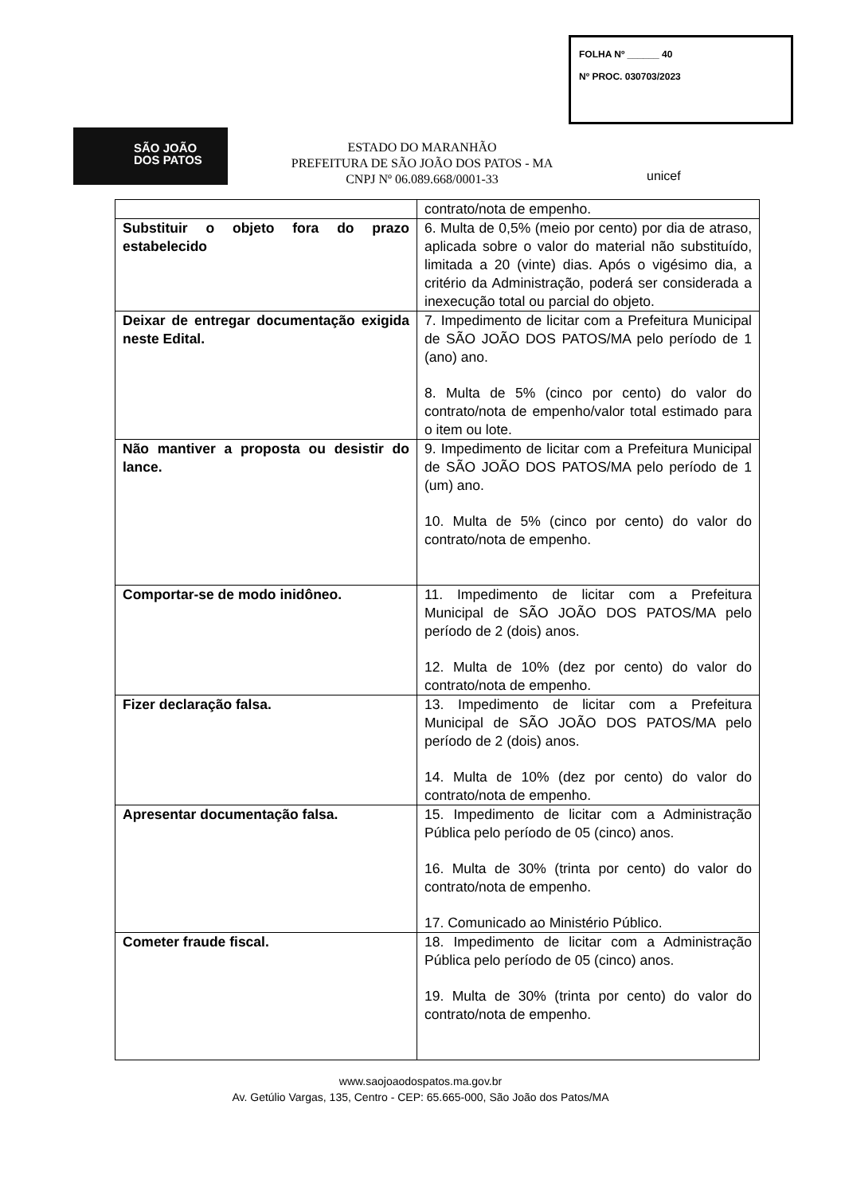FOLHA Nº ______ 40
Nº PROC. 030703/2023
SÃO JOÃO
DOS PATOS
ESTADO DO MARANHÃO
PREFEITURA DE SÃO JOÃO DOS PATOS - MA
CNPJ Nº 06.089.668/0001-33
unicef
| | contrato/nota de empenho. |
| Substituir o objeto fora do prazo estabelecido | 6. Multa de 0,5% (meio por cento) por dia de atraso, aplicada sobre o valor do material não substituído, limitada a 20 (vinte) dias. Após o vigésimo dia, a critério da Administração, poderá ser considerada a inexecução total ou parcial do objeto. |
| Deixar de entregar documentação exigida neste Edital. | 7. Impedimento de licitar com a Prefeitura Municipal de SÃO JOÃO DOS PATOS/MA pelo período de 1 (ano) ano. 8. Multa de 5% (cinco por cento) do valor do contrato/nota de empenho/valor total estimado para o item ou lote. |
| Não mantiver a proposta ou desistir do lance. | 9. Impedimento de licitar com a Prefeitura Municipal de SÃO JOÃO DOS PATOS/MA pelo período de 1 (um) ano. 10. Multa de 5% (cinco por cento) do valor do contrato/nota de empenho. |
| Comportar-se de modo inidôneo. | 11. Impedimento de licitar com a Prefeitura Municipal de SÃO JOÃO DOS PATOS/MA pelo período de 2 (dois) anos. 12. Multa de 10% (dez por cento) do valor do contrato/nota de empenho. |
| Fizer declaração falsa. | 13. Impedimento de licitar com a Prefeitura Municipal de SÃO JOÃO DOS PATOS/MA pelo período de 2 (dois) anos. 14. Multa de 10% (dez por cento) do valor do contrato/nota de empenho. |
| Apresentar documentação falsa. | 15. Impedimento de licitar com a Administração Pública pelo período de 05 (cinco) anos. 16. Multa de 30% (trinta por cento) do valor do contrato/nota de empenho. 17. Comunicado ao Ministério Público. |
| Cometer fraude fiscal. | 18. Impedimento de licitar com a Administração Pública pelo período de 05 (cinco) anos. 19. Multa de 30% (trinta por cento) do valor do contrato/nota de empenho. |
www.saojoaodospatos.ma.gov.br
Av. Getúlio Vargas, 135, Centro - CEP: 65.665-000, São João dos Patos/MA